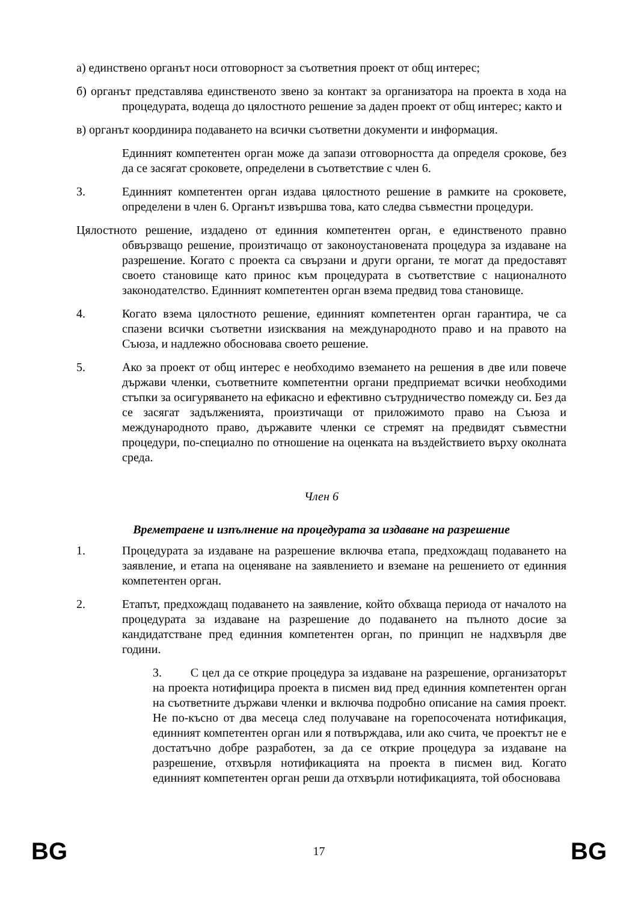а) единствено органът носи отговорност за съответния проект от общ интерес;
б) органът представлява единственото звено за контакт за организатора на проекта в хода на процедурата, водеща до цялостното решение за даден проект от общ интерес; както и
в) органът координира подаването на всички съответни документи и информация.
Единният компетентен орган може да запази отговорността да определя срокове, без да се засягат сроковете, определени в съответствие с член 6.
3. Единният компетентен орган издава цялостното решение в рамките на сроковете, определени в член 6. Органът извършва това, като следва съвместни процедури.
Цялостното решение, издадено от единния компетентен орган, е единственото правно обвързващо решение, произтичащо от законоустановената процедура за издаване на разрешение. Когато с проекта са свързани и други органи, те могат да предоставят своето становище като принос към процедурата в съответствие с националното законодателство. Единният компетентен орган взема предвид това становище.
4. Когато взема цялостното решение, единният компетентен орган гарантира, че са спазени всички съответни изисквания на международното право и на правото на Съюза, и надлежно обосновава своето решение.
5. Ако за проект от общ интерес е необходимо вземането на решения в две или повече държави членки, съответните компетентни органи предприемат всички необходими стъпки за осигуряването на ефикасно и ефективно сътрудничество помежду си. Без да се засягат задълженията, произтичащи от приложимото право на Съюза и международното право, държавите членки се стремят на предвидят съвместни процедури, по-специално по отношение на оценката на въздействието върху околната среда.
Член 6
Времетраене и изпълнение на процедурата за издаване на разрешение
1. Процедурата за издаване на разрешение включва етапа, предхождащ подаването на заявление, и етапа на оценяване на заявлението и вземане на решението от единния компетентен орган.
2. Етапът, предхождащ подаването на заявление, който обхваща периода от началото на процедурата за издаване на разрешение до подаването на пълното досие за кандидатстване пред единния компетентен орган, по принцип не надхвърля две години.
3. С цел да се открие процедура за издаване на разрешение, организаторът на проекта нотифицира проекта в писмен вид пред единния компетентен орган на съответните държави членки и включва подробно описание на самия проект. Не по-късно от два месеца след получаване на горепосочената нотификация, единният компетентен орган или я потвърждава, или ако счита, че проектът не е достатъчно добре разработен, за да се открие процедура за издаване на разрешение, отхвърля нотификацията на проекта в писмен вид. Когато единният компетентен орган реши да отхвърли нотификацията, той обосновава
BG 17 BG